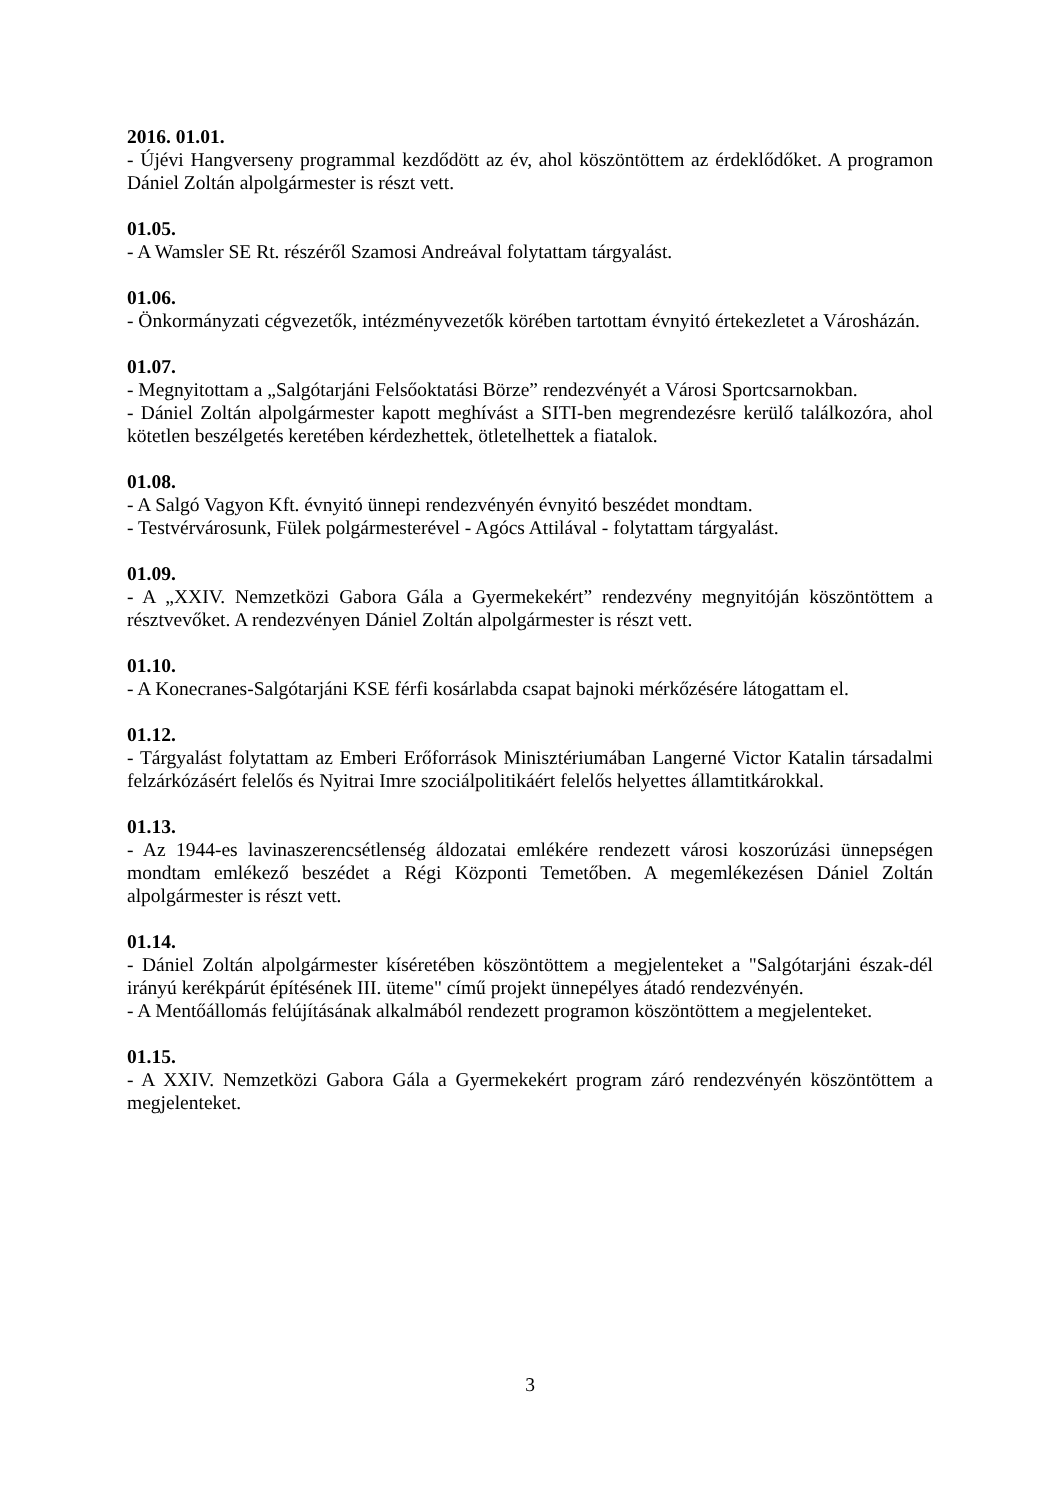2016. 01.01.
- Újévi Hangverseny programmal kezdődött az év, ahol köszöntöttem az érdeklődőket. A programon Dániel Zoltán alpolgármester is részt vett.
01.05.
- A Wamsler SE Rt. részéről Szamosi Andreával folytattam tárgyalást.
01.06.
- Önkormányzati cégvezetők, intézményvezetők körében tartottam évnyitó értekezletet a Városházán.
01.07.
- Megnyitottam a „Salgótarjáni Felsőoktatási Börze” rendezvényét a Városi Sportcsarnokban.
- Dániel Zoltán alpolgármester kapott meghívást a SITI-ben megrendezésre kerülő találkozóra, ahol kötetlen beszélgetés keretében kérdezhettek, ötletelhettek a fiatalok.
01.08.
- A Salgó Vagyon Kft. évnyitó ünnepi rendezvényén évnyitó beszédet mondtam.
- Testvérvárosunk, Fülek polgármesterével - Agócs Attilával - folytattam tárgyalást.
01.09.
- A „XXIV. Nemzetközi Gabora Gála a Gyermekekért” rendezvény megnyitóján köszöntöttem a résztvevőket. A rendezvényen Dániel Zoltán alpolgármester is részt vett.
01.10.
- A Konecranes-Salgótarjáni KSE férfi kosárlabda csapat bajnoki mérkőzésére látogattam el.
01.12.
- Tárgyalást folytattam az Emberi Erőforrások Minisztériumában Langerné Victor Katalin társadalmi felzárkózásért felelős és Nyitrai Imre szociálpolitikáért felelős helyettes államtitkárokkal.
01.13.
- Az 1944-es lavinaszerencsétlenség áldozatai emlékére rendezett városi koszorúzási ünnepségen mondtam emlékező beszédet a Régi Központi Temetőben. A megemlékezésen Dániel Zoltán alpolgármester is részt vett.
01.14.
- Dániel Zoltán alpolgármester kíséretében köszöntöttem a megjelenteket a "Salgótarjáni észak-dél irányú kerékpárút építésének III. üteme" című projekt ünnepélyes átadó rendezvényén.
- A Mentőállomás felújításának alkalmából rendezett programon köszöntöttem a megjelenteket.
01.15.
- A XXIV. Nemzetközi Gabora Gála a Gyermekekért program záró rendezvényén köszöntöttem a megjelenteket.
3